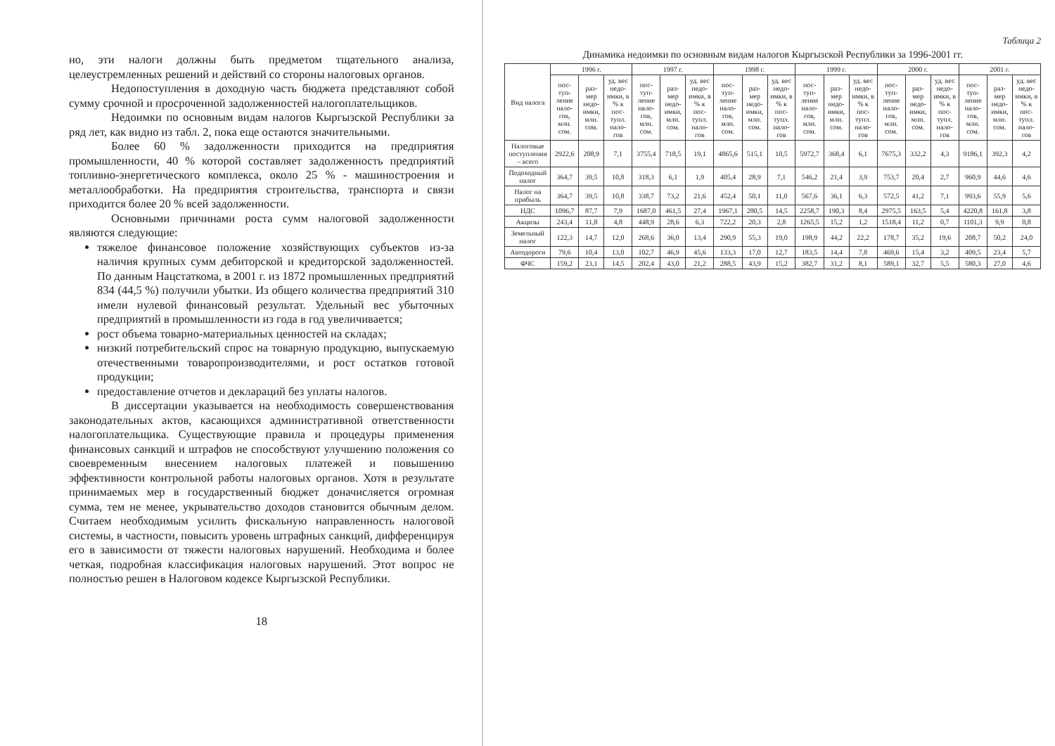но, эти налоги должны быть предметом тщательного анализа, целеустремленных решений и действий со стороны налоговых органов.
Недопоступления в доходную часть бюджета представляют собой сумму срочной и просроченной задолженностей налогоплательщиков.
Недоимки по основным видам налогов Кыргызской Республики за ряд лет, как видно из табл. 2, пока еще остаются значительными.
Более 60 % задолженности приходится на предприятия промышленности, 40 % которой составляет задолженность предприятий топливно-энергетического комплекса, около 25 % - машиностроения и металлообработки. На предприятия строительства, транспорта и связи приходится более 20 % всей задолженности.
Основными причинами роста сумм налоговой задолженности являются следующие:
тяжелое финансовое положение хозяйствующих субъектов из-за наличия крупных сумм дебиторской и кредиторской задолженностей. По данным Нацстаткома, в 2001 г. из 1872 промышленных предприятий 834 (44,5 %) получили убытки. Из общего количества предприятий 310 имели нулевой финансовый результат. Удельный вес убыточных предприятий в промышленности из года в год увеличивается;
рост объема товарно-материальных ценностей на складах;
низкий потребительский спрос на товарную продукцию, выпускаемую отечественными товаропроизводителями, и рост остатков готовой продукции;
предоставление отчетов и деклараций без уплаты налогов.
В диссертации указывается на необходимость совершенствования законодательных актов, касающихся административной ответственности налогоплательщика. Существующие правила и процедуры применения финансовых санкций и штрафов не способствуют улучшению положения со своевременным внесением налоговых платежей и повышению эффективности контрольной работы налоговых органов. Хотя в результате принимаемых мер в государственный бюджет доначисляется огромная сумма, тем не менее, укрывательство доходов становится обычным делом. Считаем необходимым усилить фискальную направленность налоговой системы, в частности, повысить уровень штрафных санкций, дифференцируя его в зависимости от тяжести налоговых нарушений. Необходима и более четкая, подробная классификация налоговых нарушений. Этот вопрос не полностью решен в Налоговом кодексе Кыргызской Республики.
18
Таблица 2
Динамика недоимки по основным видам налогов Кыргызской Республики за 1996-2001 гг.
| Вид налога | 1996 г. | | | 1997 г. | | | 1998 г. | | | 1999 г. | | | 2000 г. | | | 2001 г. | | |
| --- | --- | --- | --- | --- | --- | --- | --- | --- | --- | --- | --- | --- | --- | --- | --- | --- | --- | --- |
| | пос-туп-ление нало-гов, млн. сом. | раз-мер недо-имки, млн. сом. | уд. вес недо-имки, в % к пос-тупл. нало-гов | пос-туп-ление нало-гов, млн. сом. | раз-мер недо-имки, млн. сом. | уд. вес недо-имки, в % к пос-тупл. нало-гов | пос-туп-ление нало-гов, млн. сом. | раз-мер недо-имки, млн. сом. | уд. вес недо-имки, в % к пос-тупл. нало-гов | пос-туп-ление нало-гов, млн. сом. | раз-мер недо-имки, млн. сом. | уд. вес недо-имки, в % к пос-тупл. нало-гов | пос-туп-ление нало-гов, млн. сом. | раз-мер недо-имки, млн. сом. | уд. вес недо-имки, в % к пос-тупл. нало-гов | пос-туп-ление нало-гов, млн. сом. | раз-мер недо-имки, млн. сом. | уд. вес недо-имки, в % к пос-тупл. нало-гов |
| Налоговые поступления – всего | 2922,6 | 208,9 | 7,1 | 3755,4 | 718,5 | 19,1 | 4865,6 | 515,1 | 10,5 | 5972,7 | 368,4 | 6,1 | 7675,3 | 332,2 | 4,3 | 9186,1 | 392,3 | 4,2 |
| Подоходный налог | 364,7 | 39,5 | 10,8 | 318,3 | 6,1 | 1,9 | 405,4 | 28,9 | 7,1 | 546,2 | 21,4 | 3,9 | 753,7 | 20,4 | 2,7 | 960,9 | 44,6 | 4,6 |
| Налог на прибыль | 364,7 | 39,5 | 10,8 | 338,7 | 73,2 | 21,6 | 452,4 | 50,1 | 11,0 | 567,6 | 36,1 | 6,3 | 572,5 | 41,2 | 7,1 | 993,6 | 55,9 | 5,6 |
| НДС | 1096,7 | 87,7 | 7,9 | 1687,0 | 461,5 | 27,4 | 1967,1 | 280,5 | 14,5 | 2258,7 | 190,3 | 8,4 | 2975,5 | 163,5 | 5,4 | 4220,8 | 161,8 | 3,8 |
| Акцизы | 243,4 | 11,8 | 4,8 | 448,9 | 28,6 | 6,3 | 722,2 | 20,3 | 2,8 | 1265,5 | 15,2 | 1,2 | 1518,4 | 11,2 | 0,7 | 1101,3 | 9,9 | 0,8 |
| Земельный налог | 122,3 | 14,7 | 12,0 | 268,6 | 36,0 | 13,4 | 290,9 | 55,3 | 19,0 | 198,9 | 44,2 | 22,2 | 178,7 | 35,2 | 19,6 | 208,7 | 50,2 | 24,0 |
| Автодороги | 79,6 | 10,4 | 13,0 | 102,7 | 46,9 | 45,6 | 133,3 | 17,0 | 12,7 | 183,5 | 14,4 | 7,8 | 469,6 | 15,4 | 3,2 | 409,5 | 23,4 | 5,7 |
| ФЧС | 159,2 | 23,1 | 14,5 | 202,4 | 43,0 | 21,2 | 288,5 | 43,9 | 15,2 | 382,7 | 31,2 | 8,1 | 589,1 | 32,7 | 5,5 | 580,3 | 27,0 | 4,6 |